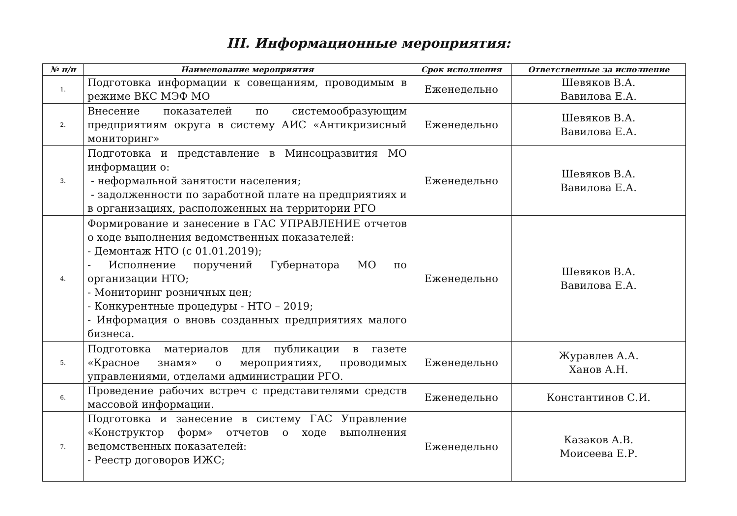III. Информационные мероприятия:
| № п/п | Наименование мероприятия | Срок исполнения | Ответственные за исполнение |
| --- | --- | --- | --- |
| 1. | Подготовка информации к совещаниям, проводимым в режиме ВКС МЭФ МО | Еженедельно | Шевяков В.А. Вавилова Е.А. |
| 2. | Внесение показателей по системообразующим предприятиям округа в систему АИС «Антикризисный мониторинг» | Еженедельно | Шевяков В.А. Вавилова Е.А. |
| 3. | Подготовка и представление в Минсоцразвития МО информации о: - неформальной занятости населения; - задолженности по заработной плате на предприятиях и в организациях, расположенных на территории РГО | Еженедельно | Шевяков В.А. Вавилова Е.А. |
| 4. | Формирование и занесение в ГАС УПРАВЛЕНИЕ отчетов о ходе выполнения ведомственных показателей: - Демонтаж НТО (с 01.01.2019); - Исполнение поручений Губернатора МО по организации НТО; - Мониторинг розничных цен; - Конкурентные процедуры - НТО – 2019; - Информация о вновь созданных предприятиях малого бизнеса. | Еженедельно | Шевяков В.А. Вавилова Е.А. |
| 5. | Подготовка материалов для публикации в газете «Красное знамя» о мероприятиях, проводимых управлениями, отделами администрации РГО. | Еженедельно | Журавлев А.А. Ханов А.Н. |
| 6. | Проведение рабочих встреч с представителями средств массовой информации. | Еженедельно | Константинов С.И. |
| 7. | Подготовка и занесение в систему ГАС Управление «Конструктор форм» отчетов о ходе выполнения ведомственных показателей: - Реестр договоров ИЖС; | Еженедельно | Казаков А.В. Моисеева Е.Р. |